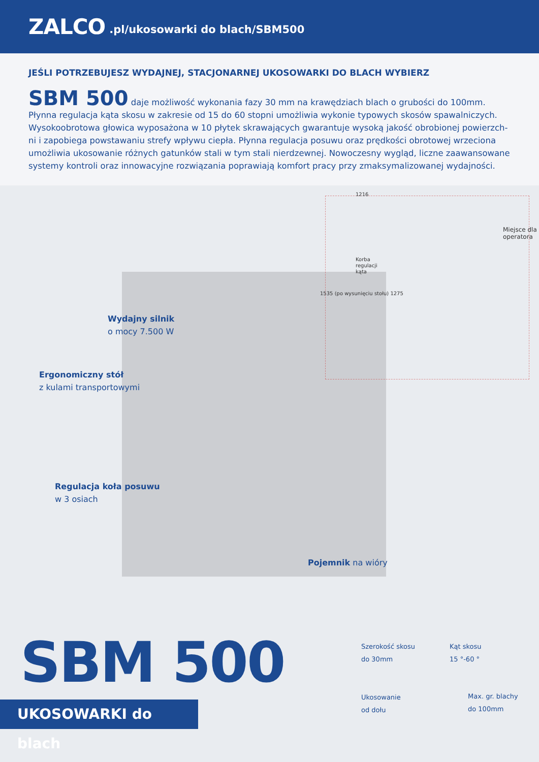ZALCO.pl/ukosowarki do blach/SBM500
JEŚLI POTRZEBUJESZ WYDAJNEJ, STACJONARNEJ UKOSOWARKI DO BLACH WYBIERZ
SBM 500 daje możliwość wykonania fazy 30 mm na krawędziach blach o grubości do 100mm. Płynna regulacja kąta skosu w zakresie od 15 do 60 stopni umożliwia wykonie typowych skosów spawalniczych. Wysokoobrotowa głowica wyposażona w 10 płytek skrawających gwarantuje wysoką jakość obrobionej powierzch-ni i zapobiega powstawaniu strefy wpływu ciepła. Płynna regulacja posuwu oraz prędkości obrotowej wrzeciona umożliwia ukosowanie różnych gatunków stali w tym stali nierdzewnej. Nowoczesny wygląd, liczne zaawansowane systemy kontroli oraz innowacyjne rozwiązania poprawiają komfort pracy przy zmaksymalizowanej wydajności.
1216
Korba
regulacji
kąta
Miejsce dla
operatora
1535 (po wysunięciu stołu) 1275
Wydajny silnik
o mocy 7.500 W
Ergonomiczny stół
z kulami transportowymi
Regulacja koła posuwu
w 3 osiach
Pojemnik na wióry
SBM 500
UKOSOWARKI do blach
Szerokość skosu
do 30mm
Kąt skosu
15 °-60 °
Ukosowanie
od dołu
Max. gr. blachy
do 100mm